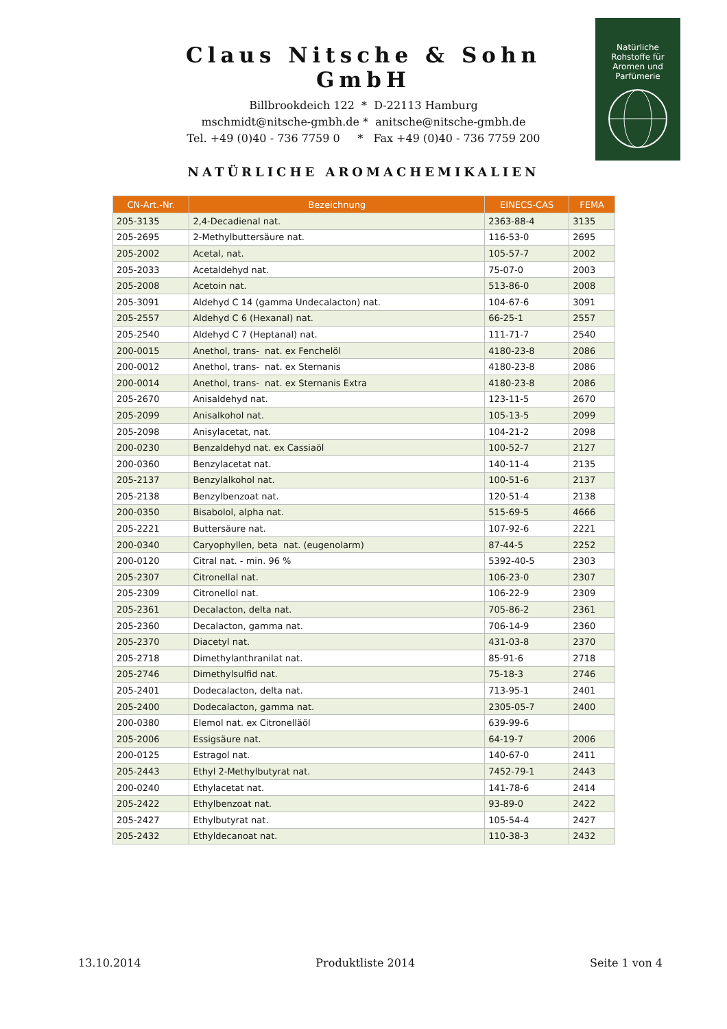Claus Nitsche & Sohn GmbH
Billbrookdeich 122 * D-22113 Hamburg
mschmidt@nitsche-gmbh.de * anitsche@nitsche-gmbh.de
Tel. +49 (0)40 - 736 7759 0 * Fax +49 (0)40 - 736 7759 200
Natürliche
Rohstoffe für
Aromen und
Parfümerie
NATÜRLICHE AROMACHEMIKALIEN
| CN-Art.-Nr. | Bezeichnung | EINECS-CAS | FEMA |
| --- | --- | --- | --- |
| 205-3135 | 2,4-Decadienal nat. | 2363-88-4 | 3135 |
| 205-2695 | 2-Methylbuttersäure nat. | 116-53-0 | 2695 |
| 205-2002 | Acetal, nat. | 105-57-7 | 2002 |
| 205-2033 | Acetaldehyd nat. | 75-07-0 | 2003 |
| 205-2008 | Acetoin nat. | 513-86-0 | 2008 |
| 205-3091 | Aldehyd C 14 (gamma Undecalacton) nat. | 104-67-6 | 3091 |
| 205-2557 | Aldehyd C 6 (Hexanal) nat. | 66-25-1 | 2557 |
| 205-2540 | Aldehyd C 7 (Heptanal) nat. | 111-71-7 | 2540 |
| 200-0015 | Anethol, trans- nat. ex Fenchelöl | 4180-23-8 | 2086 |
| 200-0012 | Anethol, trans- nat. ex Sternanis | 4180-23-8 | 2086 |
| 200-0014 | Anethol, trans- nat. ex Sternanis Extra | 4180-23-8 | 2086 |
| 205-2670 | Anisaldehyd nat. | 123-11-5 | 2670 |
| 205-2099 | Anisalkohol nat. | 105-13-5 | 2099 |
| 205-2098 | Anisylacetat, nat. | 104-21-2 | 2098 |
| 200-0230 | Benzaldehyd nat. ex Cassiaöl | 100-52-7 | 2127 |
| 200-0360 | Benzylacetat nat. | 140-11-4 | 2135 |
| 205-2137 | Benzylalkohol nat. | 100-51-6 | 2137 |
| 205-2138 | Benzylbenzoat nat. | 120-51-4 | 2138 |
| 200-0350 | Bisabolol, alpha nat. | 515-69-5 | 4666 |
| 205-2221 | Buttersäure nat. | 107-92-6 | 2221 |
| 200-0340 | Caryophyllen, beta nat. (eugenolarm) | 87-44-5 | 2252 |
| 200-0120 | Citral nat. - min. 96 % | 5392-40-5 | 2303 |
| 205-2307 | Citronellal nat. | 106-23-0 | 2307 |
| 205-2309 | Citronellol nat. | 106-22-9 | 2309 |
| 205-2361 | Decalacton, delta nat. | 705-86-2 | 2361 |
| 205-2360 | Decalacton, gamma nat. | 706-14-9 | 2360 |
| 205-2370 | Diacetyl nat. | 431-03-8 | 2370 |
| 205-2718 | Dimethylanthranilat nat. | 85-91-6 | 2718 |
| 205-2746 | Dimethylsulfid nat. | 75-18-3 | 2746 |
| 205-2401 | Dodecalacton, delta nat. | 713-95-1 | 2401 |
| 205-2400 | Dodecalacton, gamma nat. | 2305-05-7 | 2400 |
| 200-0380 | Elemol nat. ex Citronelläöl | 639-99-6 | |
| 205-2006 | Essigsäure nat. | 64-19-7 | 2006 |
| 200-0125 | Estragol nat. | 140-67-0 | 2411 |
| 205-2443 | Ethyl 2-Methylbutyrat nat. | 7452-79-1 | 2443 |
| 200-0240 | Ethylacetat nat. | 141-78-6 | 2414 |
| 205-2422 | Ethylbenzoat nat. | 93-89-0 | 2422 |
| 205-2427 | Ethylbutyrat nat. | 105-54-4 | 2427 |
| 205-2432 | Ethyldecanoat nat. | 110-38-3 | 2432 |
13.10.2014 Produktliste 2014 Seite 1 von 4